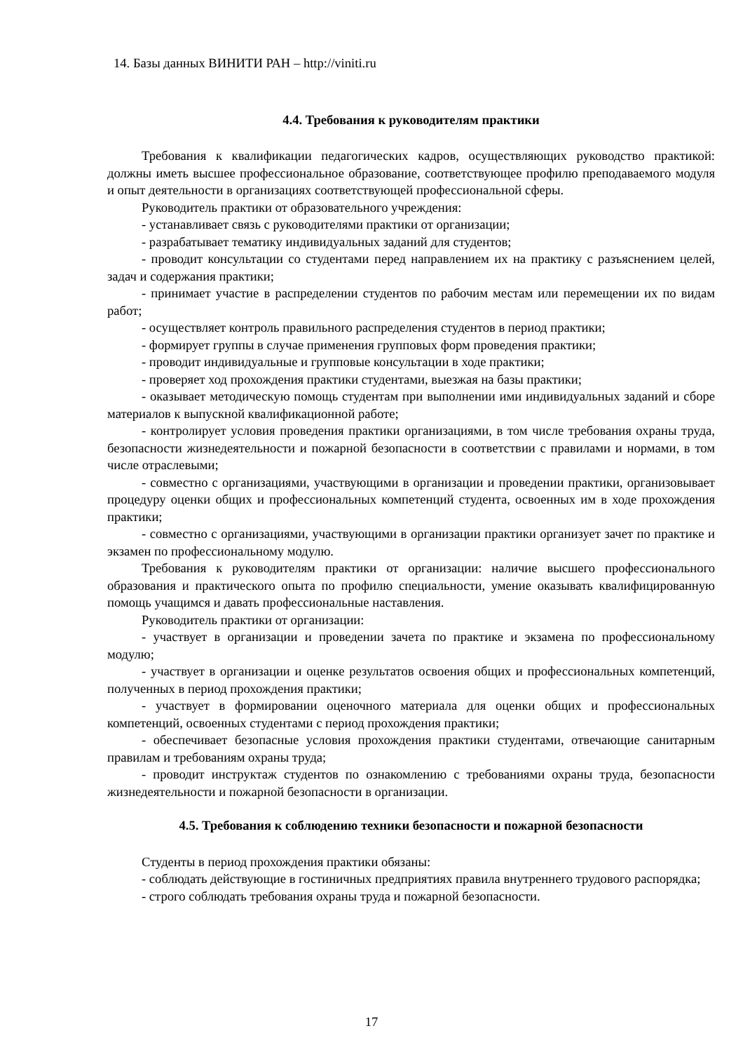14. Базы данных ВИНИТИ РАН – http://viniti.ru
4.4. Требования к руководителям практики
Требования к квалификации педагогических кадров, осуществляющих руководство практикой: должны иметь высшее профессиональное образование, соответствующее профилю преподаваемого модуля и опыт деятельности в организациях соответствующей профессиональной сферы.
Руководитель практики от образовательного учреждения:
- устанавливает связь с руководителями практики от организации;
- разрабатывает тематику индивидуальных заданий для студентов;
- проводит консультации со студентами перед направлением их на практику с разъяснением целей, задач и содержания практики;
- принимает участие в распределении студентов по рабочим местам или перемещении их по видам работ;
- осуществляет контроль правильного распределения студентов в период практики;
- формирует группы в случае применения групповых форм проведения практики;
- проводит индивидуальные и групповые консультации в ходе практики;
- проверяет ход прохождения практики студентами, выезжая на базы практики;
- оказывает методическую помощь студентам при выполнении ими индивидуальных заданий и сборе материалов к выпускной квалификационной работе;
- контролирует условия проведения практики организациями, в том числе требования охраны труда, безопасности жизнедеятельности и пожарной безопасности в соответствии с правилами и нормами, в том числе отраслевыми;
- совместно с организациями, участвующими в организации и проведении практики, организовывает процедуру оценки общих и профессиональных компетенций студента, освоенных им в ходе прохождения практики;
- совместно с организациями, участвующими в организации практики организует зачет по практике и экзамен по профессиональному модулю.
Требования к руководителям практики от организации: наличие высшего профессионального образования и практического опыта по профилю специальности, умение оказывать квалифицированную помощь учащимся и давать профессиональные наставления.
Руководитель практики от организации:
- участвует в организации и проведении зачета по практике и экзамена по профессиональному модулю;
- участвует в организации и оценке результатов освоения общих и профессиональных компетенций, полученных в период прохождения практики;
- участвует в формировании оценочного материала для оценки общих и профессиональных компетенций, освоенных студентами с период прохождения практики;
- обеспечивает безопасные условия прохождения практики студентами, отвечающие санитарным правилам и требованиям охраны труда;
- проводит инструктаж студентов по ознакомлению с требованиями охраны труда, безопасности жизнедеятельности и пожарной безопасности в организации.
4.5. Требования к соблюдению техники безопасности и пожарной безопасности
Студенты в период прохождения практики обязаны:
- соблюдать действующие в гостиничных предприятиях правила внутреннего трудового распорядка;
- строго соблюдать требования охраны труда и пожарной безопасности.
17